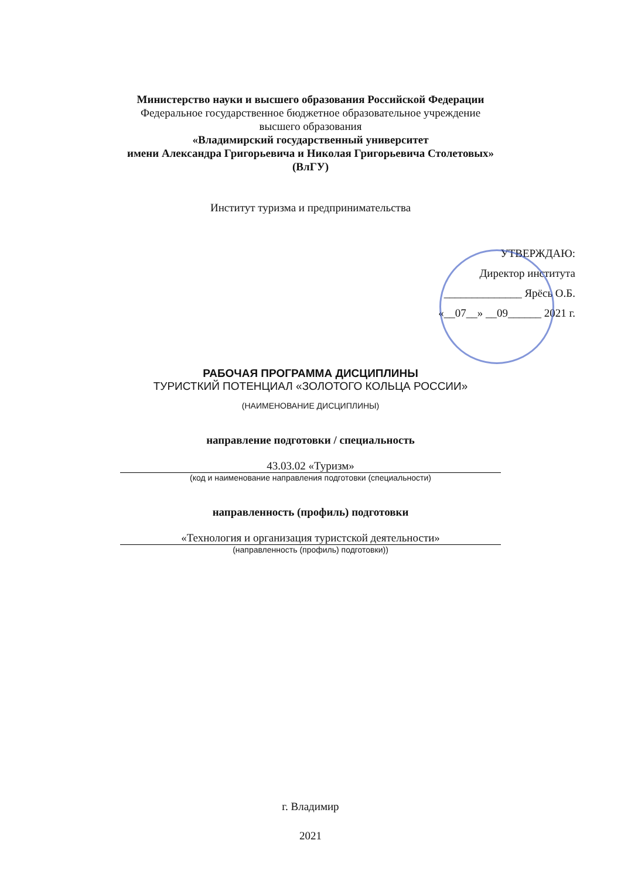Министерство науки и высшего образования Российской Федерации
Федеральное государственное бюджетное образовательное учреждение
высшего образования
«Владимирский государственный университет
имени Александра Григорьевича и Николая Григорьевича Столетовых»
(ВлГУ)
Институт туризма и предпринимательства
УТВЕРЖДАЮ:
Директор института
______________ Ярёсь О.Б.
«__07__» __09______ 2021 г.
РАБОЧАЯ ПРОГРАММА ДИСЦИПЛИНЫ
ТУРИСТКИЙ ПОТЕНЦИАЛ «ЗОЛОТОГО КОЛЬЦА РОССИИ»
(НАИМЕНОВАНИЕ ДИСЦИПЛИНЫ)
направление подготовки / специальность
43.03.02 «Туризм»
(код и наименование направления подготовки (специальности)
направленность (профиль) подготовки
«Технология и организация туристской деятельности»
(направленность (профиль) подготовки))
г. Владимир
2021